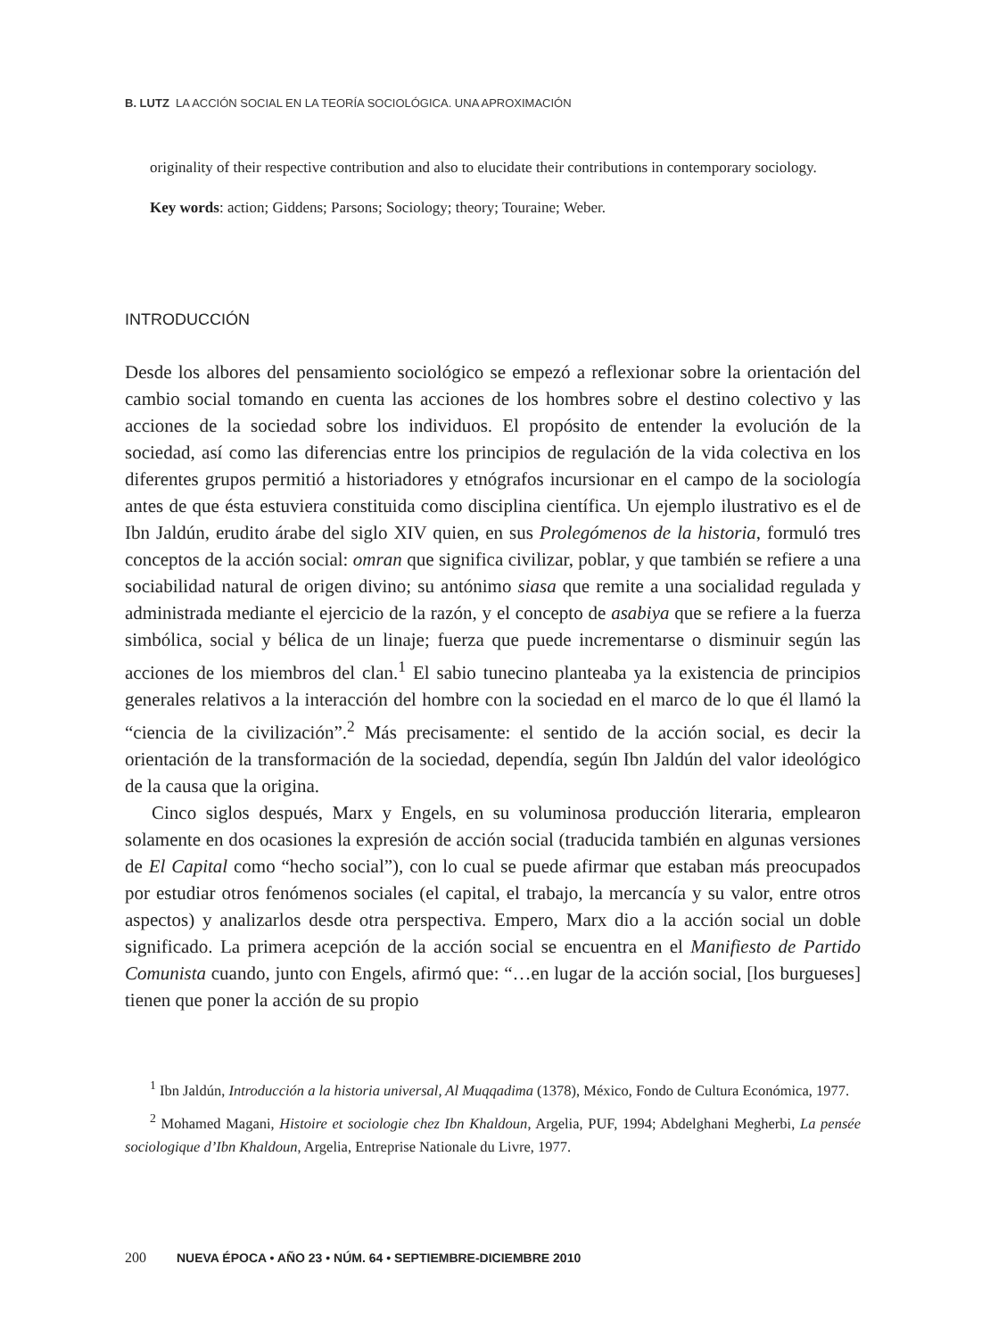B. LUTZ LA ACCIÓN SOCIAL EN LA TEORÍA SOCIOLÓGICA. UNA APROXIMACIÓN
originality of their respective contribution and also to elucidate their contributions in contemporary sociology.
Key words: action; Giddens; Parsons; Sociology; theory; Touraine; Weber.
INTRODUCCIÓN
Desde los albores del pensamiento sociológico se empezó a reflexionar sobre la orientación del cambio social tomando en cuenta las acciones de los hombres sobre el destino colectivo y las acciones de la sociedad sobre los individuos. El propósito de entender la evolución de la sociedad, así como las diferencias entre los principios de regulación de la vida colectiva en los diferentes grupos permitió a historiadores y etnógrafos incursionar en el campo de la sociología antes de que ésta estuviera constituida como disciplina científica. Un ejemplo ilustrativo es el de Ibn Jaldún, erudito árabe del siglo XIV quien, en sus Prolegómenos de la historia, formuló tres conceptos de la acción social: omran que significa civilizar, poblar, y que también se refiere a una sociabilidad natural de origen divino; su antónimo siasa que remite a una socialidad regulada y administrada mediante el ejercicio de la razón, y el concepto de asabiya que se refiere a la fuerza simbólica, social y bélica de un linaje; fuerza que puede incrementarse o disminuir según las acciones de los miembros del clan.<sup>1</sup> El sabio tunecino planteaba ya la existencia de principios generales relativos a la interacción del hombre con la sociedad en el marco de lo que él llamó la “ciencia de la civilización”.<sup>2</sup> Más precisamente: el sentido de la acción social, es decir la orientación de la transformación de la sociedad, dependía, según Ibn Jaldún del valor ideológico de la causa que la origina.
Cinco siglos después, Marx y Engels, en su voluminosa producción literaria, emplearon solamente en dos ocasiones la expresión de acción social (traducida también en algunas versiones de El Capital como “hecho social”), con lo cual se puede afirmar que estaban más preocupados por estudiar otros fenómenos sociales (el capital, el trabajo, la mercancía y su valor, entre otros aspectos) y analizarlos desde otra perspectiva. Empero, Marx dio a la acción social un doble significado. La primera acepción de la acción social se encuentra en el Manifiesto de Partido Comunista cuando, junto con Engels, afirmó que: “…en lugar de la acción social, [los burgueses] tienen que poner la acción de su propio
<sup>1</sup> Ibn Jaldún, Introducción a la historia universal, Al Muqqadima (1378), México, Fondo de Cultura Económica, 1977.
<sup>2</sup> Mohamed Magani, Histoire et sociologie chez Ibn Khaldoun, Argelia, PUF, 1994; Abdelghani Megherbi, La pensée sociologique d’Ibn Khaldoun, Argelia, Entreprise Nationale du Livre, 1977.
200 NUEVA ÉPOCA • AÑO 23 • NÚM. 64 • SEPTIEMBRE-DICIEMBRE 2010